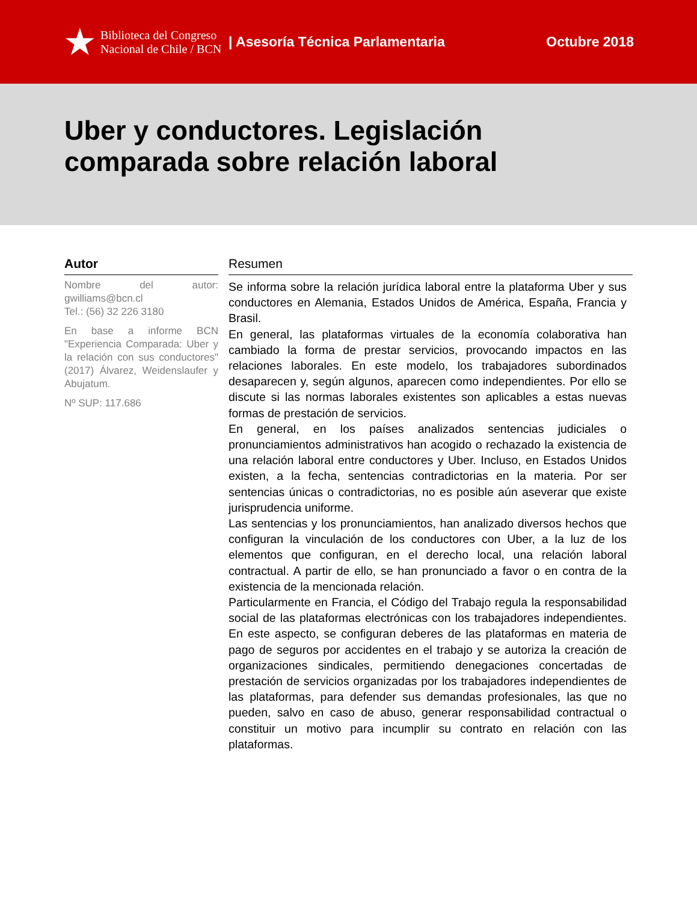★ Biblioteca del Congreso
Nacional de Chile / BCN
| Asesoría Técnica Parlamentaria
Octubre 2018
Uber y conductores. Legislación comparada sobre relación laboral
Autor
Nombre del autor: gwilliams@bcn.cl
Tel.: (56) 32 226 3180
En base a informe BCN "Experiencia Comparada: Uber y la relación con sus conductores" (2017) Álvarez, Weidenslaufer y Abujatum.
Nº SUP: 117.686
Resumen
Se informa sobre la relación jurídica laboral entre la plataforma Uber y sus conductores en Alemania, Estados Unidos de América, España, Francia y Brasil.
En general, las plataformas virtuales de la economía colaborativa han cambiado la forma de prestar servicios, provocando impactos en las relaciones laborales. En este modelo, los trabajadores subordinados desaparecen y, según algunos, aparecen como independientes. Por ello se discute si las normas laborales existentes son aplicables a estas nuevas formas de prestación de servicios.
En general, en los países analizados sentencias judiciales o pronunciamientos administrativos han acogido o rechazado la existencia de una relación laboral entre conductores y Uber. Incluso, en Estados Unidos existen, a la fecha, sentencias contradictorias en la materia. Por ser sentencias únicas o contradictorias, no es posible aún aseverar que existe jurisprudencia uniforme.
Las sentencias y los pronunciamientos, han analizado diversos hechos que configuran la vinculación de los conductores con Uber, a la luz de los elementos que configuran, en el derecho local, una relación laboral contractual. A partir de ello, se han pronunciado a favor o en contra de la existencia de la mencionada relación.
Particularmente en Francia, el Código del Trabajo regula la responsabilidad social de las plataformas electrónicas con los trabajadores independientes. En este aspecto, se configuran deberes de las plataformas en materia de pago de seguros por accidentes en el trabajo y se autoriza la creación de organizaciones sindicales, permitiendo denegaciones concertadas de prestación de servicios organizadas por los trabajadores independientes de las plataformas, para defender sus demandas profesionales, las que no pueden, salvo en caso de abuso, generar responsabilidad contractual o constituir un motivo para incumplir su contrato en relación con las plataformas.